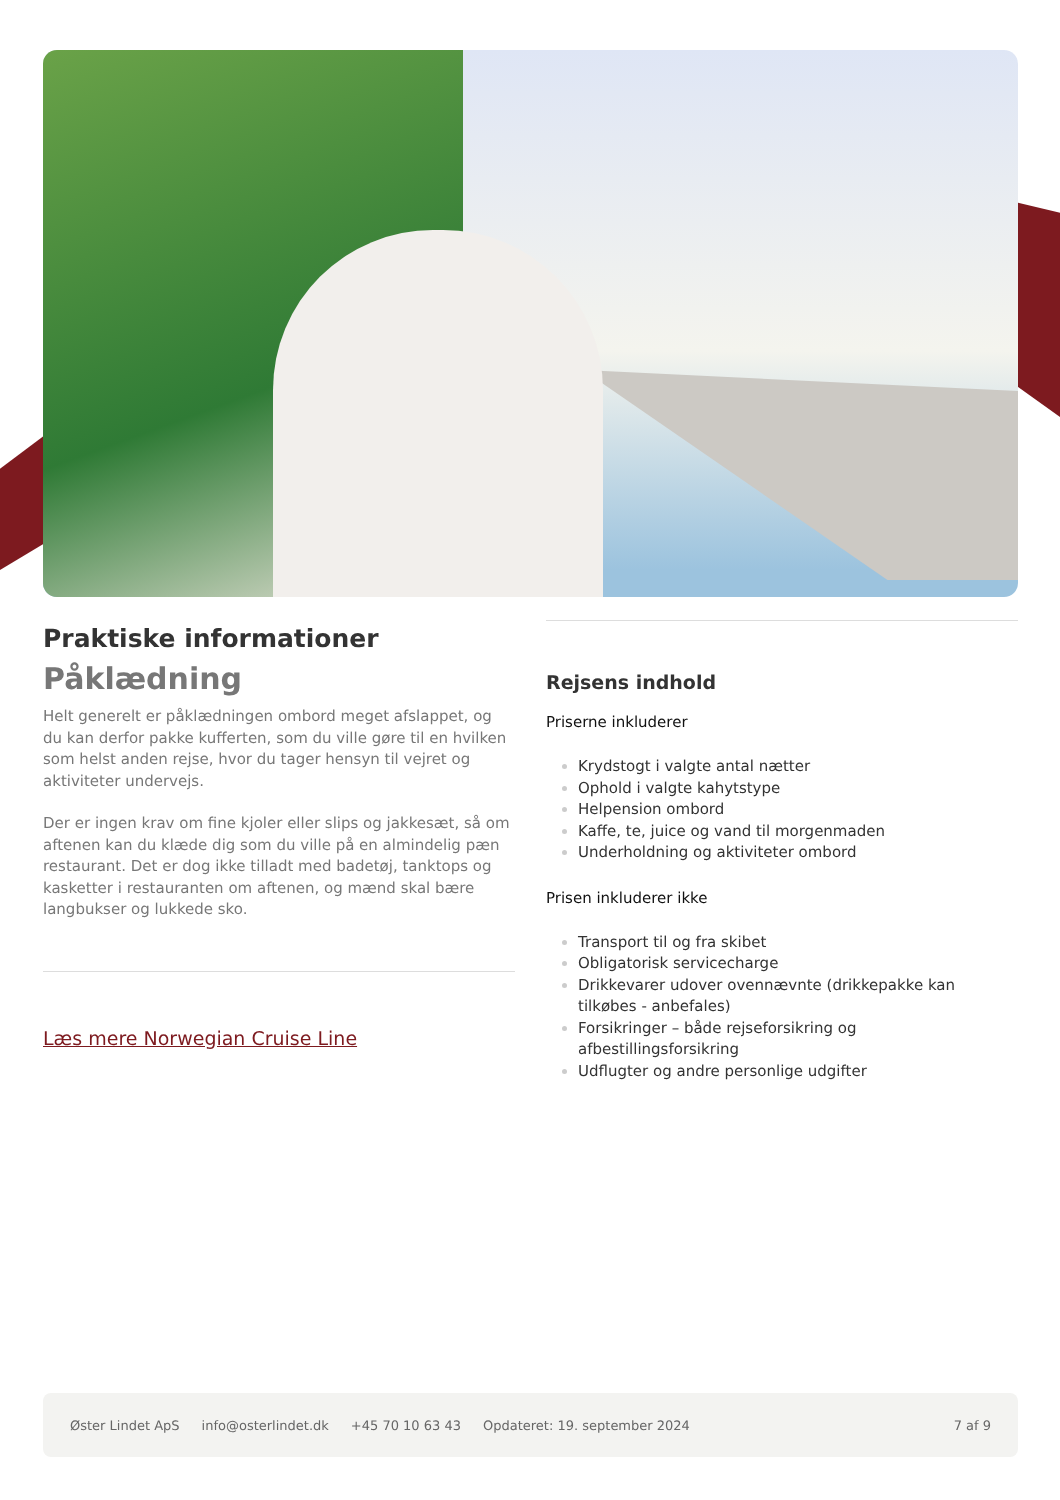Praktiske informationer
Påklædning
Helt generelt er påklædningen ombord meget afslappet, og du kan derfor pakke kufferten, som du ville gøre til en hvilken som helst anden rejse, hvor du tager hensyn til vejret og aktiviteter undervejs.
Der er ingen krav om fine kjoler eller slips og jakkesæt, så om aftenen kan du klæde dig som du ville på en almindelig pæn restaurant. Det er dog ikke tilladt med badetøj, tanktops og kasketter i restauranten om aftenen, og mænd skal bære langbukser og lukkede sko.
Læs mere Norwegian Cruise Line
Rejsens indhold
Priserne inkluderer
Krydstogt i valgte antal nætter
Ophold i valgte kahytstype
Helpension ombord
Kaffe, te, juice og vand til morgenmaden
Underholdning og aktiviteter ombord
Prisen inkluderer ikke
Transport til og fra skibet
Obligatorisk servicecharge
Drikkevarer udover ovennævnte (drikkepakke kan tilkøbes - anbefales)
Forsikringer – både rejseforsikring og afbestillingsforsikring
Udflugter og andre personlige udgifter
Øster Lindet ApS info@osterlindet.dk +45 70 10 63 43 Opdateret: 19. september 2024 7 af 9